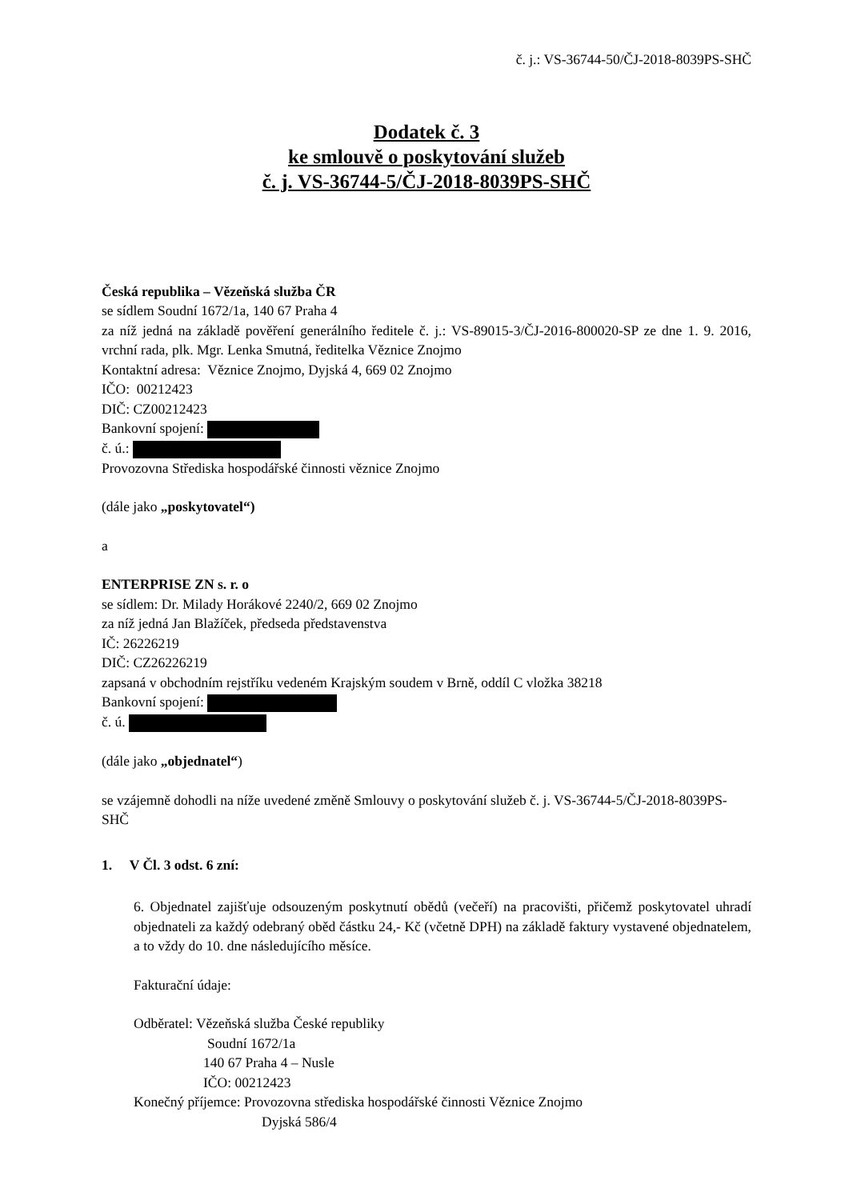č. j.: VS-36744-50/ČJ-2018-8039PS-SHČ
Dodatek č. 3
ke smlouvě o poskytování služeb
č. j. VS-36744-5/ČJ-2018-8039PS-SHČ
Česká republika – Vězeňská služba ČR
se sídlem Soudní 1672/1a, 140 67 Praha 4
za níž jedná na základě pověření generálního ředitele č. j.: VS-89015-3/ČJ-2016-800020-SP ze dne 1. 9. 2016, vrchní rada, plk. Mgr. Lenka Smutná, ředitelka Věznice Znojmo
Kontaktní adresa: Věznice Znojmo, Dyjská 4, 669 02 Znojmo
IČO: 00212423
DIČ: CZ00212423
Bankovní spojení:
č. ú.:
Provozovna Střediska hospodářské činnosti věznice Znojmo
(dále jako „poskytovatel“)
a
ENTERPRISE ZN s. r. o
se sídlem: Dr. Milady Horákové 2240/2, 669 02 Znojmo
za níž jedná Jan Blažíček, předseda představenstva
IČ: 26226219
DIČ: CZ26226219
zapsaná v obchodním rejstříku vedeném Krajským soudem v Brně, oddíl C vložka 38218
Bankovní spojení:
č. ú.
(dále jako „objednatel“)
se vzájemně dohodli na níže uvedené změně Smlouvy o poskytování služeb č. j. VS-36744-5/ČJ-2018-8039PS-SHČ
1. V Čl. 3 odst. 6 zní:
6. Objednatel zajišťuje odsouzeným poskytnutí obědů (večeří) na pracovišti, přičemž poskytovatel uhradí objednateli za každý odebraný oběd částku 24,- Kč (včetně DPH) na základě faktury vystavené objednatelem, a to vždy do 10. dne následujícího měsíce.
Fakturační údaje:
Odběratel: Vězeňská služba České republiky
Soudní 1672/1a
140 67 Praha 4 – Nusle
IČO: 00212423
Konečný příjemce: Provozovna střediska hospodářské činnosti Věznice Znojmo
Dyjská 586/4